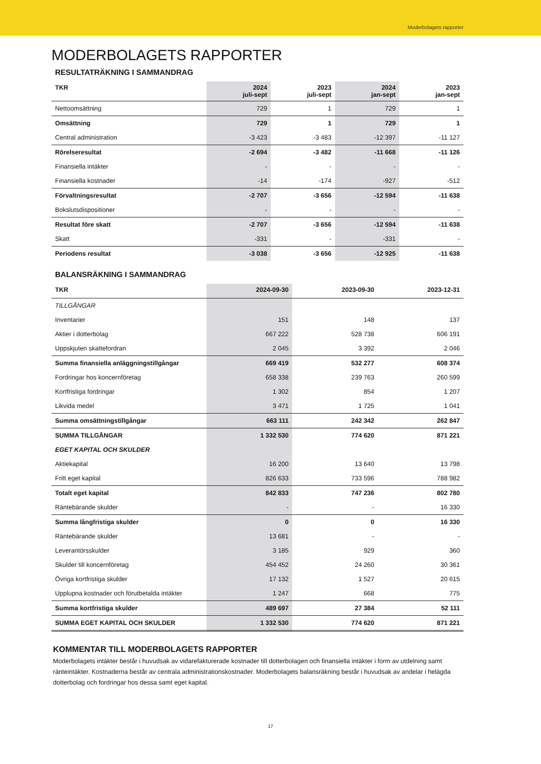Moderbolagets rapporter
MODERBOLAGETS RAPPORTER
RESULTATRÄKNING I SAMMANDRAG
| TKR | 2024 juli-sept | 2023 juli-sept | 2024 jan-sept | 2023 jan-sept |
| --- | --- | --- | --- | --- |
| Nettoomsättning | 729 | 1 | 729 | 1 |
| Omsättning | 729 | 1 | 729 | 1 |
| Central administration | -3 423 | -3 483 | -12 397 | -11 127 |
| Rörelseresultat | -2 694 | -3 482 | -11 668 | -11 126 |
| Finansiella intäkter | - | - | - | - |
| Finansiella kostnader | -14 | -174 | -927 | -512 |
| Förvaltningsresultat | -2 707 | -3 656 | -12 594 | -11 638 |
| Bokslutsdispositioner | - | - | - | - |
| Resultat före skatt | -2 707 | -3 656 | -12 594 | -11 638 |
| Skatt | -331 | - | -331 | - |
| Periodens resultat | -3 038 | -3 656 | -12 925 | -11 638 |
BALANSRÄKNING I SAMMANDRAG
| TKR | 2024-09-30 | 2023-09-30 | 2023-12-31 |
| --- | --- | --- | --- |
| TILLGÅNGAR | | | |
| Inventarier | 151 | 148 | 137 |
| Aktier i dotterbolag | 667 222 | 528 738 | 606 191 |
| Uppskjuten skattefordran | 2 045 | 3 392 | 2 046 |
| Summa finansiella anläggningstillgångar | 669 419 | 532 277 | 608 374 |
| Fordringar hos koncernföretag | 658 338 | 239 763 | 260 599 |
| Kortfristiga fordringar | 1 302 | 854 | 1 207 |
| Likvida medel | 3 471 | 1 725 | 1 041 |
| Summa omsättningstillgångar | 663 111 | 242 342 | 262 847 |
| SUMMA TILLGÅNGAR | 1 332 530 | 774 620 | 871 221 |
| EGET KAPITAL OCH SKULDER | | | |
| Aktiekapital | 16 200 | 13 640 | 13 798 |
| Fritt eget kapital | 826 633 | 733 596 | 788 982 |
| Totalt eget kapital | 842 833 | 747 236 | 802 780 |
| Räntebärande skulder | - | - | 16 330 |
| Summa långfristiga skulder | 0 | 0 | 16 330 |
| Räntebärande skulder | 13 681 | - | - |
| Leverantörsskulder | 3 185 | 929 | 360 |
| Skulder till koncernföretag | 454 452 | 24 260 | 30 361 |
| Övriga kortfristiga skulder | 17 132 | 1 527 | 20 615 |
| Upplupna kostnader och förutbetalda intäkter | 1 247 | 668 | 775 |
| Summa kortfristiga skulder | 489 697 | 27 384 | 52 111 |
| SUMMA EGET KAPITAL OCH SKULDER | 1 332 530 | 774 620 | 871 221 |
KOMMENTAR TILL MODERBOLAGETS RAPPORTER
Moderbolagets intäkter består i huvudsak av vidarefakturerade kostnader till dotterbolagen och finansiella intäkter i form av utdelning samt ränteintäkter. Kostnaderna består av centrala administrationskostnader. Moderbolagets balansräkning består i huvudsak av andelar i helägda dotterbolag och fordringar hos dessa samt eget kapital.
17